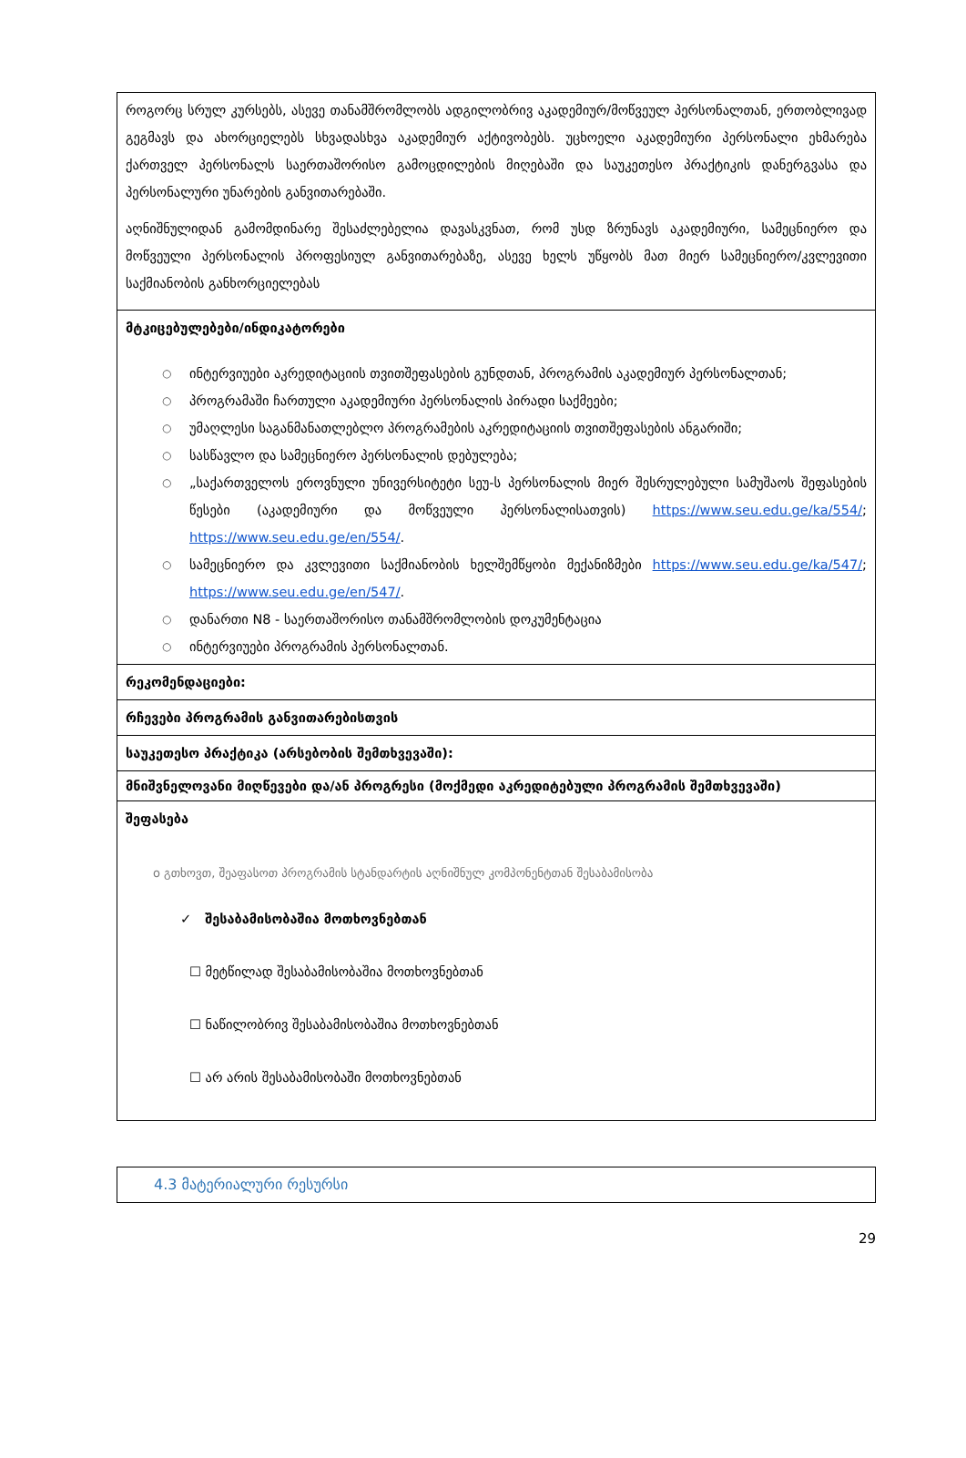| როგორც სრულ კურსებს, ასევე თანამშრომლობს ადგილობრივ აკადემიურ/მოწვეულ პერსონალთან, ერთობლივად გეგმავს და ახორციელებს სხვადასხვა აკადემიურ აქტივობებს. უცხოელი აკადემიური პერსონალი ეხმარება ქართველ პერსონალს საერთაშორისო გამოცდილების მიღებაში და საუკეთესო პრაქტიკის დანერგვასა და პერსონალური უნარების განვითარებაში. აღნიშნულიდან გამომდინარე შესაძლებელია დავასკვნათ, რომ უსდ ზრუნავს აკადემიური, სამეცნიერო და მოწვეული პერსონალის პროფესიულ განვითარებაზე, ასევე ხელს უწყობს მათ მიერ სამეცნიერო/კვლევითი საქმიანობის განხორციელებას |
| მტკიცებულებები/ინდიკატორები ○ ინტერვიუები აკრედიტაციის თვითშეფასების გუნდთან, პროგრამის აკადემიურ პერსონალთან; ○ პროგრამაში ჩართული აკადემიური პერსონალის პირადი საქმეები; ○ უმაღლესი საგანმანათლებლო პროგრამების აკრედიტაციის თვითშეფასების ანგარიში; ○ სასწავლო და სამეცნიერო პერსონალის დებულება; ○ „საქართველოს ეროვნული უნივერსიტეტი სეუ-ს პერსონალის მიერ შესრულებული სამუშაოს შეფასების წესები (აკადემიური და მოწვეული პერსონალისათვის) https://www.seu.edu.ge/ka/554/ ; https://www.seu.edu.ge/en/554/ . ○ სამეცნიერო და კვლევითი საქმიანობის ხელშემწყობი მექანიზმები https://www.seu.edu.ge/ka/547/ ; https://www.seu.edu.ge/en/547/ . ○ დანართი N8 - საერთაშორისო თანამშრომლობის დოკუმენტაცია ○ ინტერვიუები პროგრამის პერსონალთან. |
| რეკომენდაციები: |
| რჩევები პროგრამის განვითარებისთვის |
| საუკეთესო პრაქტიკა (არსებობის შემთხვევაში): |
| მნიშვნელოვანი მიღწევები და/ან პროგრესი (მოქმედი აკრედიტებული პროგრამის შემთხვევაში) |
| შეფასება o გთხოვთ, შეაფასოთ პროგრამის სტანდარტის აღნიშნულ კომპონენტთან შესაბამისობა ✓ შესაბამისობაშია მოთხოვნებთან ☐ მეტწილად შესაბამისობაშია მოთხოვნებთან ☐ ნაწილობრივ შესაბამისობაშია მოთხოვნებთან ☐ არ არის შესაბამისობაში მოთხოვნებთან |
| 4.3 მატერიალური რესურსი |
29